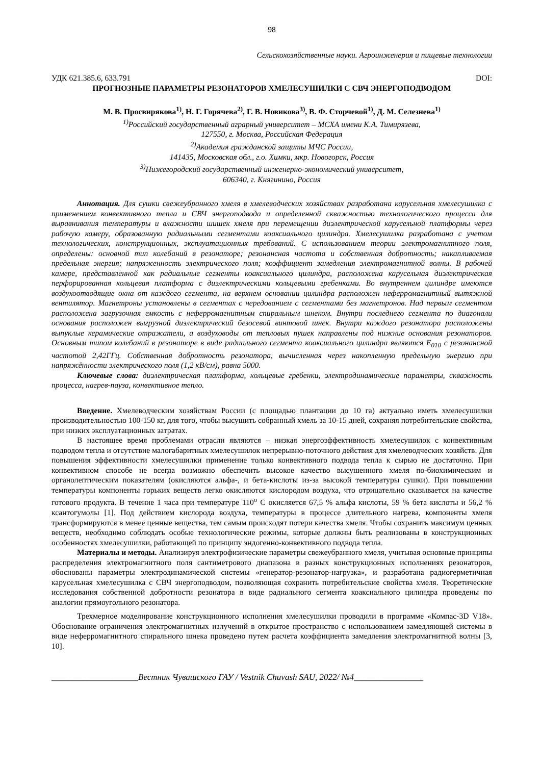98
Сельскохозяйственные науки. Агроинженерия и пищевые технологии
УДК 621.385.6, 633.791 DOI:
ПРОГНОЗНЫЕ ПАРАМЕТРЫ РЕЗОНАТОРОВ ХМЕЛЕСУШИЛКИ С СВЧ ЭНЕРГОПОДВОДОМ
М. В. Просвирякова<sup>1)</sup>, Н. Г. Горячева<sup>2)</sup>, Г. В. Новикова<sup>3)</sup>, В. Ф. Сторчевой<sup>1)</sup>, Д. М. Селезнева<sup>1)</sup>
<sup>1)</sup> Российский государственный аграрный университет – МСХА имени К.А. Тимирязева,
127550, г. Москва, Российская Федерация
<sup>2)</sup> Академия гражданской защиты МЧС России,
141435, Московская обл., г.о. Химки, мкр. Новогорск, Россия
<sup>3)</sup> Нижегородский государственный инженерно-экономический университет,
606340, г. Княгинино, Россия
Аннотация. Для сушки свежеубранного хмеля в хмелеводческих хозяйствах разработана карусельная хмелесушилка с применением конвективного тепла и СВЧ энергоподвода и определенной скважностью технологического процесса для выравнивания температуры и влажности шишек хмеля при перемещении диэлектрической карусельной платформы через рабочую камеру, образованную радиальными сегментами коаксиального цилиндра. Хмелесушилка разработана с учетом технологических, конструкционных, эксплуатационных требований. С использованием теории электромагнитного поля, определены: основной тип колебаний в резонаторе; резонансная частота и собственная добротность; накапливаемая предельная энергия; напряженность электрического поля; коэффициент замедления электромагнитной волны. В рабочей камере, представленной как радиальные сегменты коаксиального цилиндра, расположена карусельная диэлектрическая перфорированная кольцевая платформа с диэлектрическими кольцевыми гребенками. Во внутреннем цилиндре имеются воздухоотводящие окна от каждого сегмента, на верхнем основании цилиндра расположен неферромагнитный вытяжной вентилятор. Магнетроны установлены в сегментах с чередованием с сегментами без магнетронов. Над первым сегментом расположена загрузочная емкость с неферромагнитным спиральным шнеком. Внутри последнего сегмента по диагонали основания расположен выгрузной диэлектрический безосевой винтовой шнек. Внутри каждого резонатора расположены выпуклые керамические отражатели, а воздуховоды от тепловых пушек направлены под нижние основания резонаторов. Основным типом колебаний в резонаторе в виде радиального сегмента коаксиального цилиндра являются E<sub>010</sub> с резонансной частотой 2,42ГГц. Собственная добротность резонатора, вычисленная через накопленную предельную энергию при напряжённости электрического поля (1,2 кВ/см), равна 5000.
Ключевые слова: диэлектрическая платформа, кольцевые гребенки, электродинамические параметры, скважность процесса, нагрев-пауза, конвективное тепло.
Введение. Хмелеводческим хозяйствам России (с площадью плантации до 10 га) актуально иметь хмелесушилки производительностью 100-150 кг, для того, чтобы высушить собранный хмель за 10-15 дней, сохраняя потребительские свойства, при низких эксплуатационных затратах.
В настоящее время проблемами отрасли являются – низкая энергоэффективность хмелесушилок с конвективным подводом тепла и отсутствие малогабаритных хмелесушилок непрерывно-поточного действия для хмелеводческих хозяйств. Для повышения эффективности хмелесушилки применение только конвективного подвода тепла к сырью не достаточно. При конвективном способе не всегда возможно обеспечить высокое качество высушенного хмеля по-биохимическим и органолептическим показателям (окисляются альфа-, и бета-кислоты из-за высокой температуры сушки). При повышении температуры компоненты горьких веществ легко окисляются кислородом воздуха, что отрицательно сказывается на качестве готового продукта. В течение 1 часа при температуре 110<sup>o</sup> С окисляется 67,5 % альфа кислоты, 59 % бета кислоты и 56,2 % ксантогумолы [1]. Под действием кислорода воздуха, температуры в процессе длительного нагрева, компоненты хмеля трансформируются в менее ценные вещества, тем самым происходят потери качества хмеля. Чтобы сохранить максимум ценных веществ, необходимо соблюдать особые технологические режимы, которые должны быть реализованы в конструкционных особенностях хмелесушилки, работающей по принципу эндогенно-конвективного подвода тепла.
Материалы и методы. Анализируя электрофизические параметры свежеубранного хмеля, учитывая основные принципы распределения электромагнитного поля сантиметрового диапазона в разных конструкционных исполнениях резонаторов, обоснованы параметры электродинамической системы «генератор-резонатор-нагрузка», и разработана радиогерметичная карусельная хмелесушилка с СВЧ энергоподводом, позволяющая сохранить потребительские свойства хмеля. Теоретические исследования собственной добротности резонатора в виде радиального сегмента коаксиального цилиндра проведены по аналогии прямоугольного резонатора.
Трехмерное моделирование конструкционного исполнения хмелесушилки проводили в программе «Компас-3D V18». Обоснование ограничения электромагнитных излучений в открытое пространство с использованием замедляющей системы в виде неферромагнитного спирального шнека проведено путем расчета коэффициента замедления электромагнитной волны [3, 10].
____________________Вестник Чувашского ГАУ / Vestnik Chuvash SAU, 2022/ №4________________